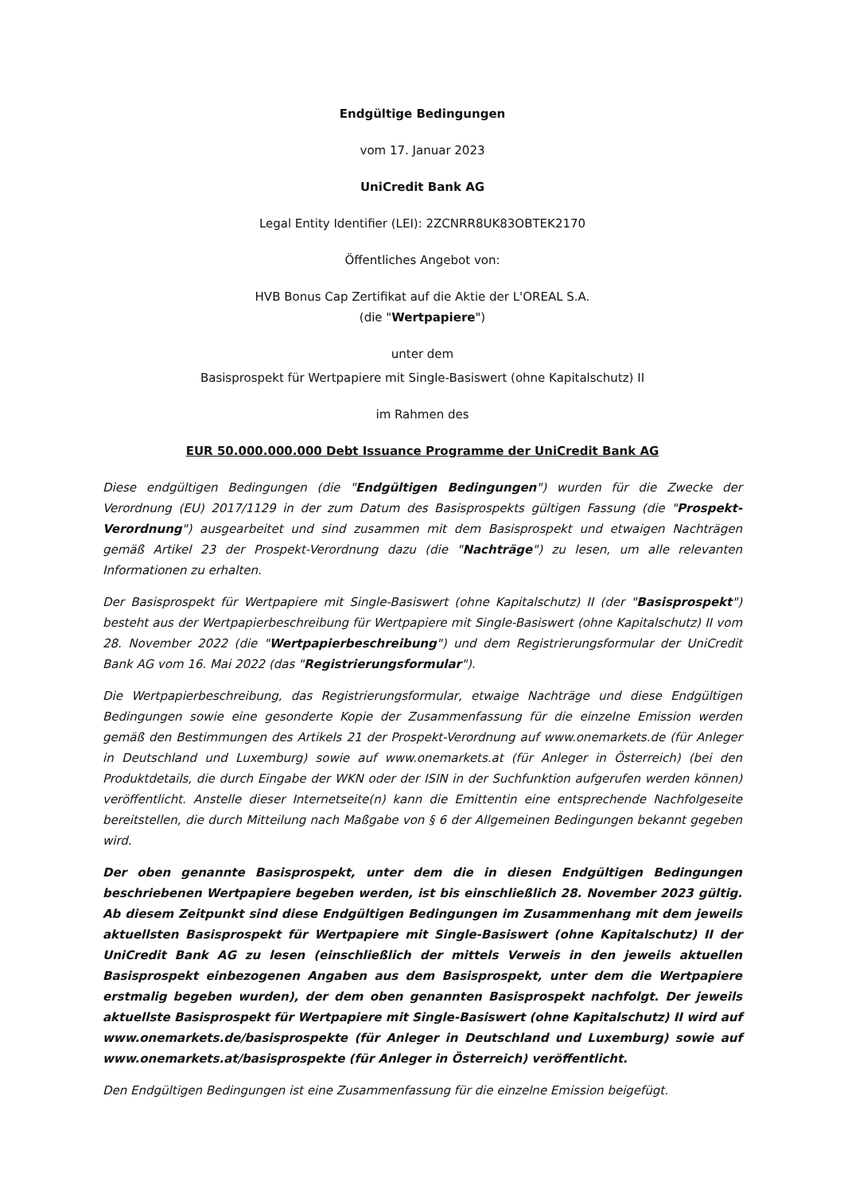Endgültige Bedingungen
vom 17. Januar 2023
UniCredit Bank AG
Legal Entity Identifier (LEI): 2ZCNRR8UK83OBTEK2170
Öffentliches Angebot von:
HVB Bonus Cap Zertifikat auf die Aktie der L'OREAL S.A.
(die "Wertpapiere")
unter dem
Basisprospekt für Wertpapiere mit Single-Basiswert (ohne Kapitalschutz) II
im Rahmen des
EUR 50.000.000.000 Debt Issuance Programme der UniCredit Bank AG
Diese endgültigen Bedingungen (die "Endgültigen Bedingungen") wurden für die Zwecke der Verordnung (EU) 2017/1129 in der zum Datum des Basisprospekts gültigen Fassung (die "Prospekt-Verordnung") ausgearbeitet und sind zusammen mit dem Basisprospekt und etwaigen Nachträgen gemäß Artikel 23 der Prospekt-Verordnung dazu (die "Nachträge") zu lesen, um alle relevanten Informationen zu erhalten.
Der Basisprospekt für Wertpapiere mit Single-Basiswert (ohne Kapitalschutz) II (der "Basisprospekt") besteht aus der Wertpapierbeschreibung für Wertpapiere mit Single-Basiswert (ohne Kapitalschutz) II vom 28. November 2022 (die "Wertpapierbeschreibung") und dem Registrierungsformular der UniCredit Bank AG vom 16. Mai 2022 (das "Registrierungsformular").
Die Wertpapierbeschreibung, das Registrierungsformular, etwaige Nachträge und diese Endgültigen Bedingungen sowie eine gesonderte Kopie der Zusammenfassung für die einzelne Emission werden gemäß den Bestimmungen des Artikels 21 der Prospekt-Verordnung auf www.onemarkets.de (für Anleger in Deutschland und Luxemburg) sowie auf www.onemarkets.at (für Anleger in Österreich) (bei den Produktdetails, die durch Eingabe der WKN oder der ISIN in der Suchfunktion aufgerufen werden können) veröffentlicht. Anstelle dieser Internetseite(n) kann die Emittentin eine entsprechende Nachfolgeseite bereitstellen, die durch Mitteilung nach Maßgabe von § 6 der Allgemeinen Bedingungen bekannt gegeben wird.
Der oben genannte Basisprospekt, unter dem die in diesen Endgültigen Bedingungen beschriebenen Wertpapiere begeben werden, ist bis einschließlich 28. November 2023 gültig. Ab diesem Zeitpunkt sind diese Endgültigen Bedingungen im Zusammenhang mit dem jeweils aktuellsten Basisprospekt für Wertpapiere mit Single-Basiswert (ohne Kapitalschutz) II der UniCredit Bank AG zu lesen (einschließlich der mittels Verweis in den jeweils aktuellen Basisprospekt einbezogenen Angaben aus dem Basisprospekt, unter dem die Wertpapiere erstmalig begeben wurden), der dem oben genannten Basisprospekt nachfolgt. Der jeweils aktuellste Basisprospekt für Wertpapiere mit Single-Basiswert (ohne Kapitalschutz) II wird auf www.onemarkets.de/basisprospekte (für Anleger in Deutschland und Luxemburg) sowie auf www.onemarkets.at/basisprospekte (für Anleger in Österreich) veröffentlicht.
Den Endgültigen Bedingungen ist eine Zusammenfassung für die einzelne Emission beigefügt.